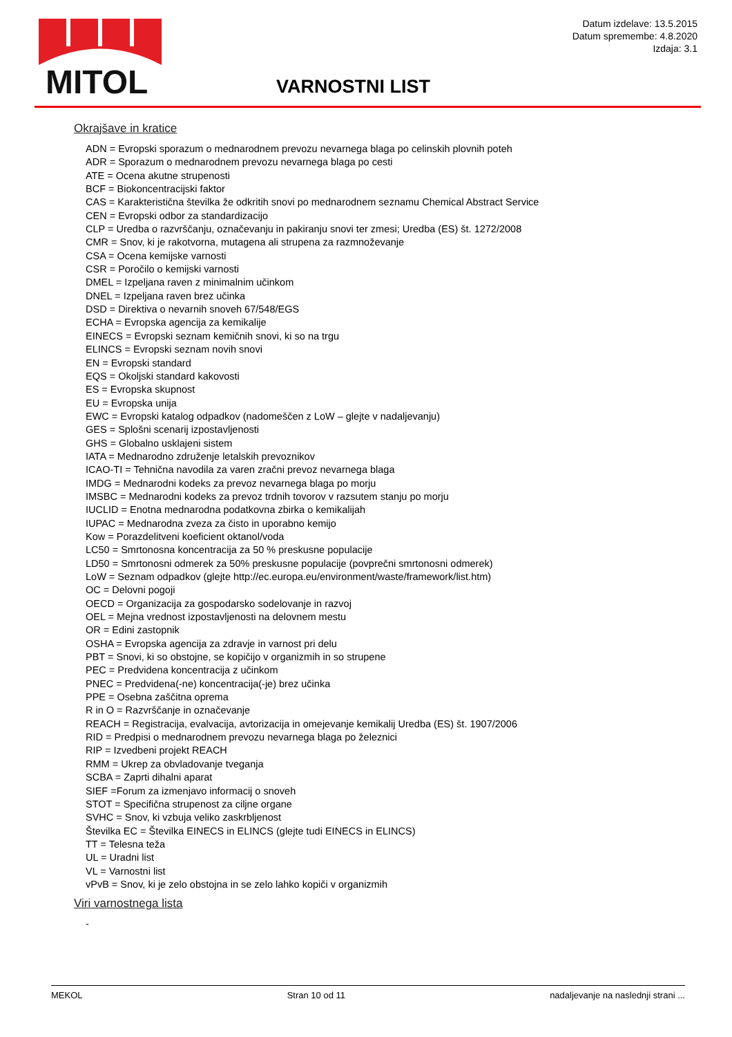MITOL
Datum izdelave: 13.5.2015
Datum spremembe: 4.8.2020
Izdaja: 3.1
VARNOSTNI LIST
Okrajšave in kratice
ADN = Evropski sporazum o mednarodnem prevozu nevarnega blaga po celinskih plovnih poteh
ADR = Sporazum o mednarodnem prevozu nevarnega blaga po cesti
ATE = Ocena akutne strupenosti
BCF = Biokoncentracijski faktor
CAS = Karakteristična številka že odkritih snovi po mednarodnem seznamu Chemical Abstract Service
CEN = Evropski odbor za standardizacijo
CLP = Uredba o razvrščanju, označevanju in pakiranju snovi ter zmesi; Uredba (ES) št. 1272/2008
CMR = Snov, ki je rakotvorna, mutagena ali strupena za razmnoževanje
CSA = Ocena kemijske varnosti
CSR = Poročilo o kemijski varnosti
DMEL = Izpeljana raven z minimalnim učinkom
DNEL = Izpeljana raven brez učinka
DSD = Direktiva o nevarnih snoveh 67/548/EGS
ECHA = Evropska agencija za kemikalije
EINECS = Evropski seznam kemičnih snovi, ki so na trgu
ELINCS = Evropski seznam novih snovi
EN = Evropski standard
EQS = Okoljski standard kakovosti
ES = Evropska skupnost
EU = Evropska unija
EWC = Evropski katalog odpadkov (nadomeščen z LoW – glejte v nadaljevanju)
GES = Splošni scenarij izpostavljenosti
GHS = Globalno usklajeni sistem
IATA = Mednarodno združenje letalskih prevoznikov
ICAO-TI = Tehnična navodila za varen zračni prevoz nevarnega blaga
IMDG = Mednarodni kodeks za prevoz nevarnega blaga po morju
IMSBC = Mednarodni kodeks za prevoz trdnih tovorov v razsutem stanju po morju
IUCLID = Enotna mednarodna podatkovna zbirka o kemikalijah
IUPAC = Mednarodna zveza za čisto in uporabno kemijo
Kow = Porazdelitveni koeficient oktanol/voda
LC50 = Smrtonosna koncentracija za 50 % preskusne populacije
LD50 = Smrtonosni odmerek za 50% preskusne populacije (povprečni smrtonosni odmerek)
LoW = Seznam odpadkov (glejte http://ec.europa.eu/environment/waste/framework/list.htm)
OC = Delovni pogoji
OECD = Organizacija za gospodarsko sodelovanje in razvoj
OEL = Mejna vrednost izpostavljenosti na delovnem mestu
OR = Edini zastopnik
OSHA = Evropska agencija za zdravje in varnost pri delu
PBT = Snovi, ki so obstojne, se kopičijo v organizmih in so strupene
PEC = Predvidena koncentracija z učinkom
PNEC = Predvidena(-ne) koncentracija(-je) brez učinka
PPE = Osebna zaščitna oprema
R in O = Razvrščanje in označevanje
REACH = Registracija, evalvacija, avtorizacija in omejevanje kemikalij Uredba (ES) št. 1907/2006
RID = Predpisi o mednarodnem prevozu nevarnega blaga po železnici
RIP = Izvedbeni projekt REACH
RMM = Ukrep za obvladovanje tveganja
SCBA = Zaprti dihalni aparat
SIEF =Forum za izmenjavo informacij o snoveh
STOT = Specifična strupenost za ciljne organe
SVHC = Snov, ki vzbuja veliko zaskrbljenost
Številka EC = Številka EINECS in ELINCS (glejte tudi EINECS in ELINCS)
TT = Telesna teža
UL = Uradni list
VL = Varnostni list
vPvB = Snov, ki je zelo obstojna in se zelo lahko kopiči v organizmih
Viri varnostnega lista
-
MEKOL Stran 10 od 11 nadaljevanje na naslednji strani ...